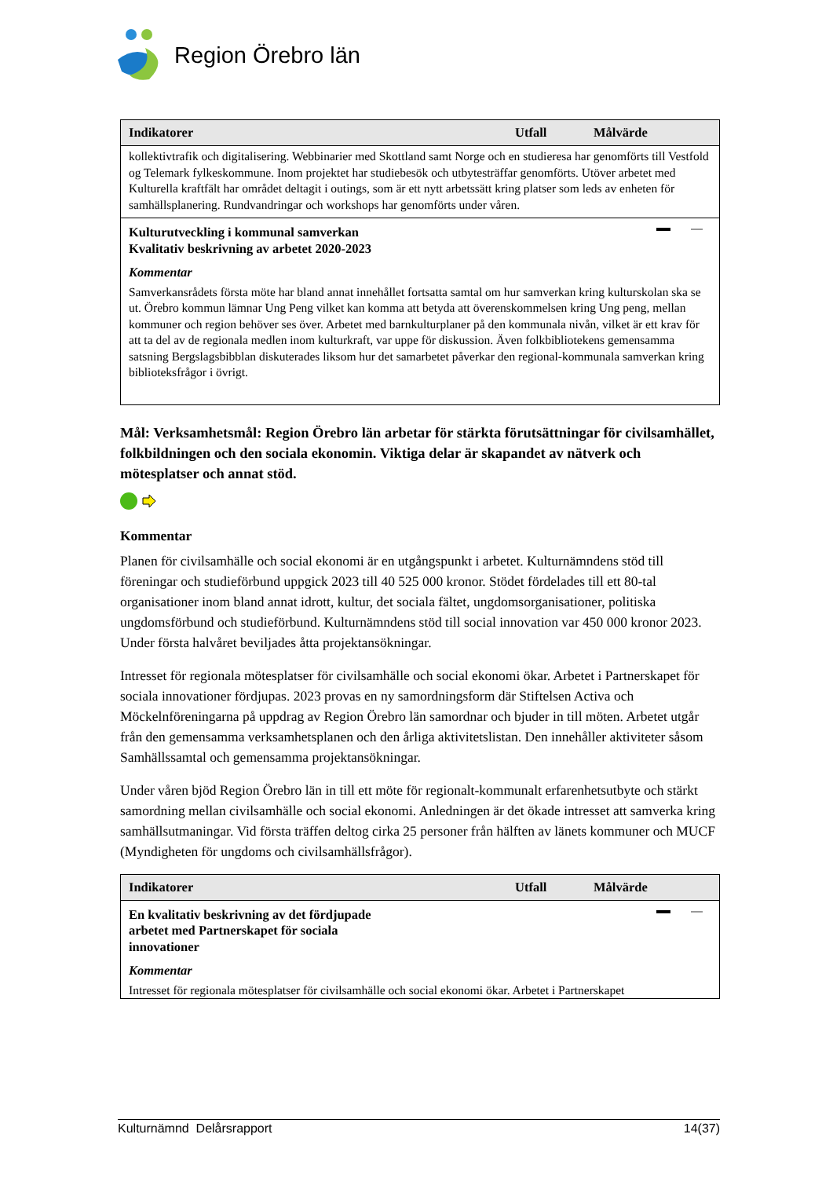Region Örebro län
| Indikatorer | Utfall | Målvärde |
| --- | --- | --- |
| kollektivtrafik och digitalisering. Webbinarier med Skottland samt Norge och en studieresa har genomförts till Vestfold og Telemark fylkeskommune. Inom projektet har studiebesök och utbytesträffar genomförts. Utöver arbetet med Kulturella kraftfält har området deltagit i outings, som är ett nytt arbetssätt kring platser som leds av enheten för samhällsplanering. Rundvandringar och workshops har genomförts under våren. | | |
| Kulturutveckling i kommunal samverkan Kvalitativ beskrivning av arbetet 2020-2023 Kommentar Samverkansrådets första möte har bland annat innehållet fortsatta samtal om hur samverkan kring kulturskolan ska se ut. Örebro kommun lämnar Ung Peng vilket kan komma att betyda att överenskommelsen kring Ung peng, mellan kommuner och region behöver ses över. Arbetet med barnkulturplaner på den kommunala nivån, vilket är ett krav för att ta del av de regionala medlen inom kulturkraft, var uppe för diskussion. Även folkbibliotekens gemensamma satsning Bergslagsbibblan diskuterades liksom hur det samarbetet påverkar den regional-kommunala samverkan kring biblioteksfrågor i övrigt. | | |
Mål: Verksamhetsmål: Region Örebro län arbetar för stärkta förutsättningar för civilsamhället, folkbildningen och den sociala ekonomin. Viktiga delar är skapandet av nätverk och mötesplatser och annat stöd.
Kommentar
Planen för civilsamhälle och social ekonomi är en utgångspunkt i arbetet. Kulturnämndens stöd till föreningar och studieförbund uppgick 2023 till 40 525 000 kronor. Stödet fördelades till ett 80-tal organisationer inom bland annat idrott, kultur, det sociala fältet, ungdomsorganisationer, politiska ungdomsförbund och studieförbund. Kulturnämndens stöd till social innovation var 450 000 kronor 2023. Under första halvåret beviljades åtta projektansökningar.
Intresset för regionala mötesplatser för civilsamhälle och social ekonomi ökar. Arbetet i Partnerskapet för sociala innovationer fördjupas. 2023 provas en ny samordningsform där Stiftelsen Activa och Möckelnföreningarna på uppdrag av Region Örebro län samordnar och bjuder in till möten. Arbetet utgår från den gemensamma verksamhetsplanen och den årliga aktivitetslistan. Den innehåller aktiviteter såsom Samhällssamtal och gemensamma projektansökningar.
Under våren bjöd Region Örebro län in till ett möte för regionalt-kommunalt erfarenhetsutbyte och stärkt samordning mellan civilsamhälle och social ekonomi. Anledningen är det ökade intresset att samverka kring samhällsutmaningar. Vid första träffen deltog cirka 25 personer från hälften av länets kommuner och MUCF (Myndigheten för ungdoms och civilsamhällsfrågor).
| Indikatorer | Utfall | Målvärde |
| --- | --- | --- |
| En kvalitativ beskrivning av det fördjupade arbetet med Partnerskapet för sociala innovationer Kommentar Intresset för regionala mötesplatser för civilsamhälle och social ekonomi ökar. Arbetet i Partnerskapet | | |
Kulturnämnd Delårsrapport 14(37)